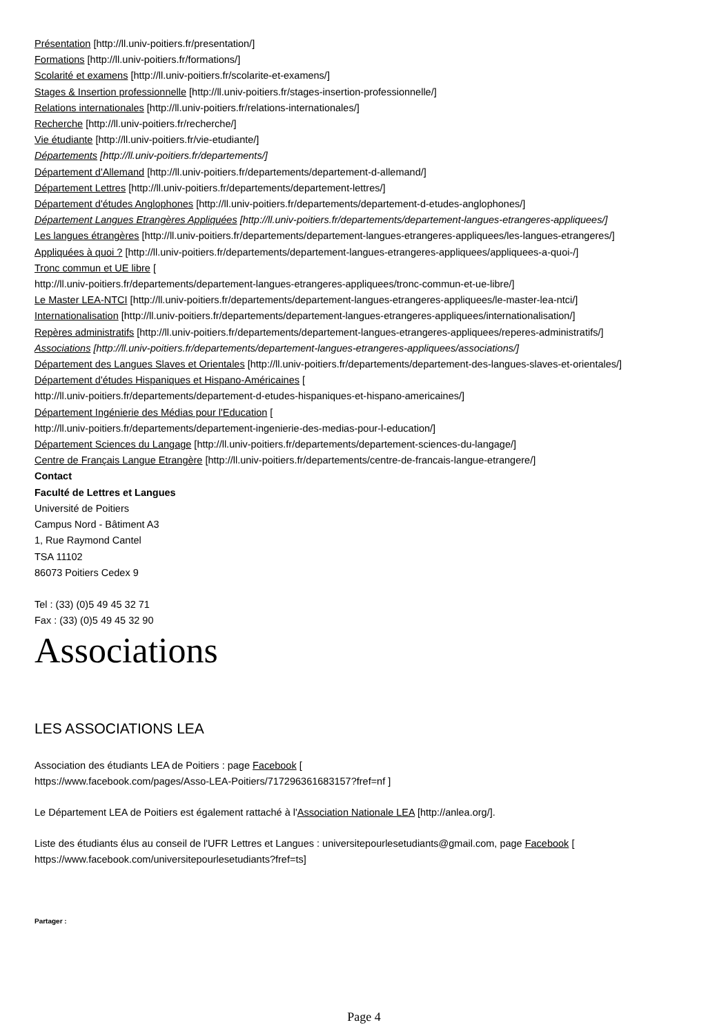Présentation [http://ll.univ-poitiers.fr/presentation/]
Formations [http://ll.univ-poitiers.fr/formations/]
Scolarité et examens [http://ll.univ-poitiers.fr/scolarite-et-examens/]
Stages & Insertion professionnelle [http://ll.univ-poitiers.fr/stages-insertion-professionnelle/]
Relations internationales [http://ll.univ-poitiers.fr/relations-internationales/]
Recherche [http://ll.univ-poitiers.fr/recherche/]
Vie étudiante [http://ll.univ-poitiers.fr/vie-etudiante/]
Départements [http://ll.univ-poitiers.fr/departements/]
Département d'Allemand [http://ll.univ-poitiers.fr/departements/departement-d-allemand/]
Département Lettres [http://ll.univ-poitiers.fr/departements/departement-lettres/]
Département d'études Anglophones [http://ll.univ-poitiers.fr/departements/departement-d-etudes-anglophones/]
Département Langues Etrangères Appliquées [http://ll.univ-poitiers.fr/departements/departement-langues-etrangeres-appliquees/]
Les langues étrangères [http://ll.univ-poitiers.fr/departements/departement-langues-etrangeres-appliquees/les-langues-etrangeres/]
Appliquées à quoi ? [http://ll.univ-poitiers.fr/departements/departement-langues-etrangeres-appliquees/appliquees-a-quoi-/]
Tronc commun et UE libre [
http://ll.univ-poitiers.fr/departements/departement-langues-etrangeres-appliquees/tronc-commun-et-ue-libre/]
Le Master LEA-NTCI [http://ll.univ-poitiers.fr/departements/departement-langues-etrangeres-appliquees/le-master-lea-ntci/]
Internationalisation [http://ll.univ-poitiers.fr/departements/departement-langues-etrangeres-appliquees/internationalisation/]
Repères administratifs [http://ll.univ-poitiers.fr/departements/departement-langues-etrangeres-appliquees/reperes-administratifs/]
Associations [http://ll.univ-poitiers.fr/departements/departement-langues-etrangeres-appliquees/associations/]
Département des Langues Slaves et Orientales [http://ll.univ-poitiers.fr/departements/departement-des-langues-slaves-et-orientales/]
Département d'études Hispaniques et Hispano-Américaines [
http://ll.univ-poitiers.fr/departements/departement-d-etudes-hispaniques-et-hispano-americaines/]
Département Ingénierie des Médias pour l'Education [
http://ll.univ-poitiers.fr/departements/departement-ingenierie-des-medias-pour-l-education/]
Département Sciences du Langage [http://ll.univ-poitiers.fr/departements/departement-sciences-du-langage/]
Centre de Français Langue Etrangère [http://ll.univ-poitiers.fr/departements/centre-de-francais-langue-etrangere/]
Contact
Faculté de Lettres et Langues
Université de Poitiers
Campus Nord - Bâtiment A3
1, Rue Raymond Cantel
TSA 11102
86073 Poitiers Cedex 9
Tel : (33) (0)5 49 45 32 71
Fax : (33) (0)5 49 45 32 90
Associations
LES ASSOCIATIONS LEA
Association des étudiants LEA de Poitiers : page Facebook [
https://www.facebook.com/pages/Asso-LEA-Poitiers/717296361683157?fref=nf ]
Le Département LEA de Poitiers est également rattaché à l'Association Nationale LEA [http://anlea.org/].
Liste des étudiants élus au conseil de l'UFR Lettres et Langues : universitepourlesetudiants@gmail.com, page Facebook [
https://www.facebook.com/universitepourlesetudiants?fref=ts]
Partager :
Page 4